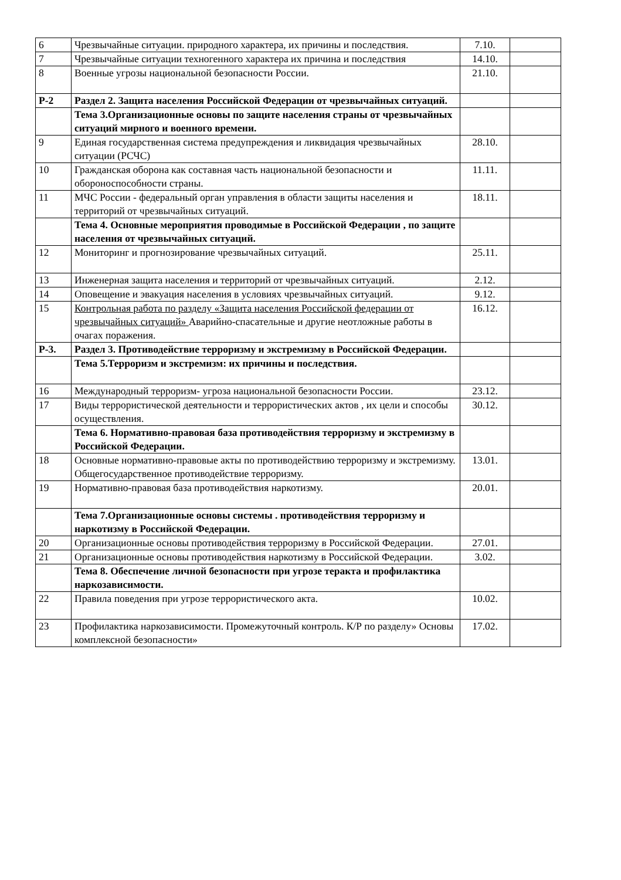| 6 | Чрезвычайные ситуации. природного характера, их причины и последствия. | 7.10. | |
| 7 | Чрезвычайные ситуации техногенного характера их причина и последствия | 14.10. | |
| 8 | Военные угрозы национальной безопасности России. | 21.10. | |
| Р-2 | Раздел 2. Защита населения Российской Федерации от чрезвычайных ситуаций. | | |
| | Тема 3.Организационные основы по защите населения страны от чрезвычайных ситуаций мирного и военного времени. | | |
| 9 | Единая государственная система предупреждения и ликвидация чрезвычайных ситуации (РСЧС) | 28.10. | |
| 10 | Гражданская оборона как составная часть национальной безопасности и обороноспособности страны. | 11.11. | |
| 11 | МЧС России - федеральный орган управления в области защиты населения и территорий от чрезвычайных ситуаций. | 18.11. | |
| | Тема 4. Основные мероприятия проводимые в Российской Федерации , по защите населения от чрезвычайных ситуаций. | | |
| 12 | Мониторинг и прогнозирование чрезвычайных ситуаций. | 25.11. | |
| 13 | Инженерная защита населения и территорий от чрезвычайных ситуаций. | 2.12. | |
| 14 | Оповещение и эвакуация населения в условиях чрезвычайных ситуаций. | 9.12. | |
| 15 | Контрольная работа по разделу «Защита населения Российской федерации от чрезвычайных ситуаций» Аварийно-спасательные и другие неотложные работы в очагах поражения. | 16.12. | |
| Р-3. | Раздел 3. Противодействие терроризму и экстремизму в Российской Федерации. | | |
| | Тема 5.Терроризм и экстремизм: их причины и последствия. | | |
| 16 | Международный терроризм- угроза национальной безопасности России. | 23.12. | |
| 17 | Виды террористической деятельности и террористических актов , их цели и способы осуществления. | 30.12. | |
| | Тема 6. Нормативно-правовая база противодействия терроризму и экстремизму в Российской Федерации. | | |
| 18 | Основные нормативно-правовые акты по противодействию терроризму и экстремизму. Общегосударственное противодействие терроризму. | 13.01. | |
| 19 | Нормативно-правовая база противодействия наркотизму. | 20.01. | |
| | Тема 7.Организационные основы системы . противодействия терроризму и наркотизму в Российской Федерации. | | |
| 20 | Организационные основы противодействия терроризму в Российской Федерации. | 27.01. | |
| 21 | Организационные основы противодействия наркотизму в Российской Федерации. | 3.02. | |
| | Тема 8. Обеспечение личной безопасности при угрозе теракта и профилактика наркозависимости. | | |
| 22 | Правила поведения при угрозе террористического акта. | 10.02. | |
| 23 | Профилактика наркозависимости. Промежуточный контроль. К/Р по разделу» Основы комплексной безопасности» | 17.02. | |